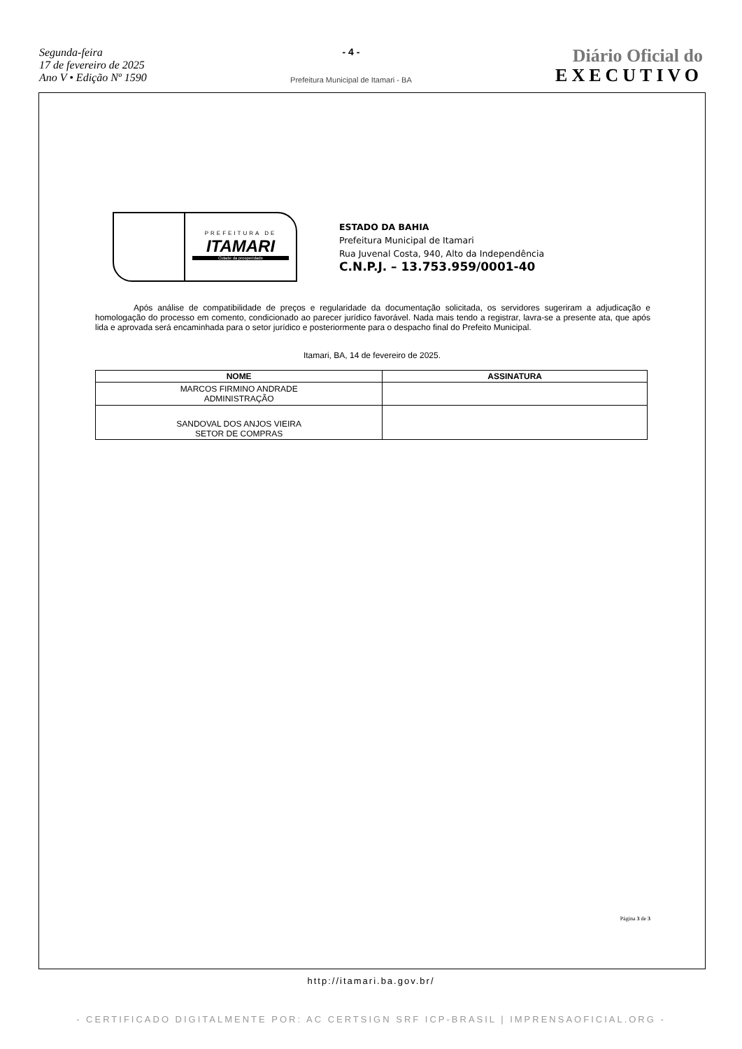Segunda-feira
17 de fevereiro de 2025
Ano V • Edição Nº 1590
- 4 -
Prefeitura Municipal de Itamari - BA
Diário Oficial do
EXECUTIVO
PREFEITURA DE
ITAMARI
Cidade da prosperidade
ESTADO DA BAHIA
Prefeitura Municipal de Itamari
Rua Juvenal Costa, 940, Alto da Independência
C.N.P.J. – 13.753.959/0001-40
Após análise de compatibilidade de preços e regularidade da documentação solicitada, os servidores sugeriram a adjudicação e homologação do processo em comento, condicionado ao parecer jurídico favorável. Nada mais tendo a registrar, lavra-se a presente ata, que após lida e aprovada será encaminhada para o setor jurídico e posteriormente para o despacho final do Prefeito Municipal.
Itamari, BA, 14 de fevereiro de 2025.
| NOME | ASSINATURA |
| --- | --- |
| MARCOS FIRMINO ANDRADE ADMINISTRAÇÃO | |
| SANDOVAL DOS ANJOS VIEIRA SETOR DE COMPRAS | |
Página 3 de 3
http://itamari.ba.gov.br/
- CERTIFICADO DIGITALMENTE POR: AC CERTSIGN SRF ICP-BRASIL | IMPRENSAOFICIAL.ORG -